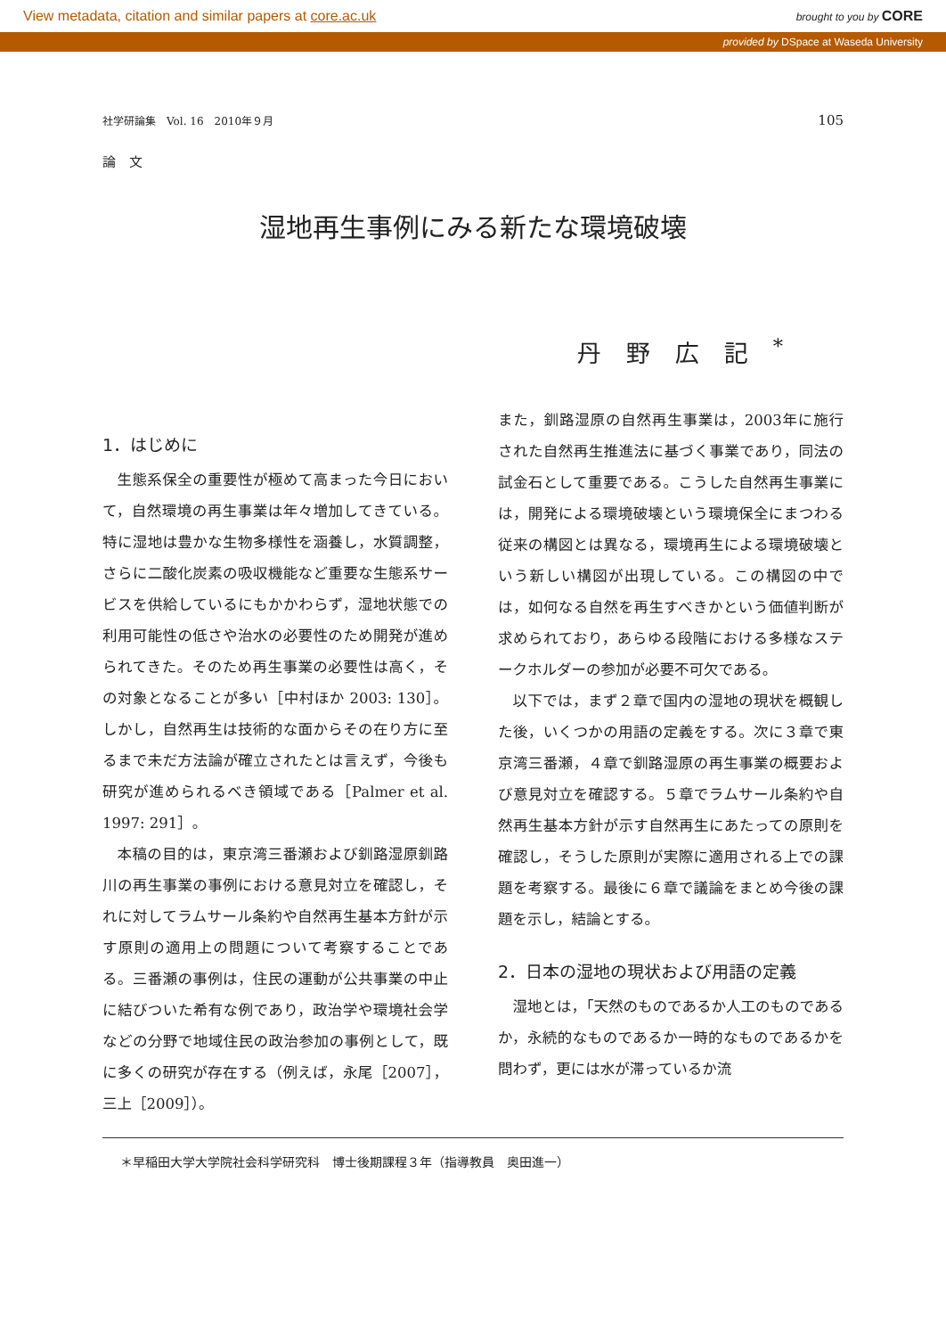View metadata, citation and similar papers at core.ac.uk brought to you by CORE
provided by DSpace at Waseda University
社学研論集　Vol. 16　2010年９月 105
論　文
湿地再生事例にみる新たな環境破壊
丹野広記<sup>*</sup>
1．はじめに
生態系保全の重要性が極めて高まった今日において，自然環境の再生事業は年々増加してきている。特に湿地は豊かな生物多様性を涵養し，水質調整，さらに二酸化炭素の吸収機能など重要な生態系サービスを供給しているにもかかわらず，湿地状態での利用可能性の低さや治水の必要性のため開発が進められてきた。そのため再生事業の必要性は高く，その対象となることが多い［中村ほか 2003: 130］。しかし，自然再生は技術的な面からその在り方に至るまで未だ方法論が確立されたとは言えず，今後も研究が進められるべき領域である［Palmer et al. 1997: 291］。
本稿の目的は，東京湾三番瀬および釧路湿原釧路川の再生事業の事例における意見対立を確認し，それに対してラムサール条約や自然再生基本方針が示す原則の適用上の問題について考察することである。三番瀬の事例は，住民の運動が公共事業の中止に結びついた希有な例であり，政治学や環境社会学などの分野で地域住民の政治参加の事例として，既に多くの研究が存在する（例えば，永尾［2007］，三上［2009］）。
また，釧路湿原の自然再生事業は，2003年に施行された自然再生推進法に基づく事業であり，同法の試金石として重要である。こうした自然再生事業には，開発による環境破壊という環境保全にまつわる従来の構図とは異なる，環境再生による環境破壊という新しい構図が出現している。この構図の中では，如何なる自然を再生すべきかという価値判断が求められており，あらゆる段階における多様なステークホルダーの参加が必要不可欠である。
以下では，まず２章で国内の湿地の現状を概観した後，いくつかの用語の定義をする。次に３章で東京湾三番瀬，４章で釧路湿原の再生事業の概要および意見対立を確認する。５章でラムサール条約や自然再生基本方針が示す自然再生にあたっての原則を確認し，そうした原則が実際に適用される上での課題を考察する。最後に６章で議論をまとめ今後の課題を示し，結論とする。
2．日本の湿地の現状および用語の定義
湿地とは，「天然のものであるか人工のものであるか，永続的なものであるか一時的なものであるかを問わず，更には水が滞っているか流
＊早稲田大学大学院社会科学研究科　博士後期課程３年（指導教員　奥田進一）